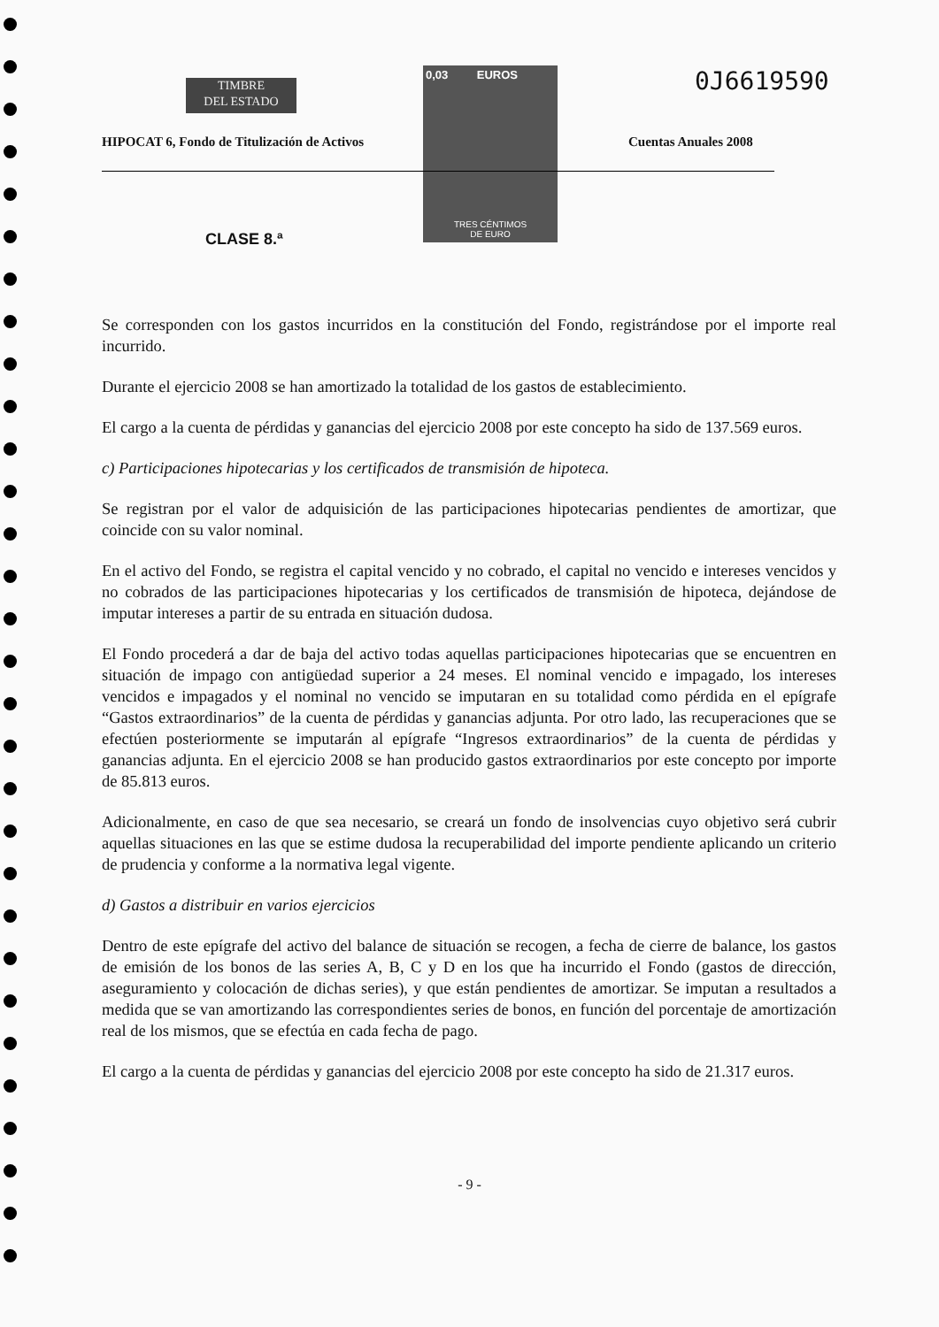TIMBRE
DEL ESTADO
0,03 EUROS
TRES CÉNTIMOS
DE EURO
0J6619590
HIPOCAT 6, Fondo de Titulización de Activos
Cuentas Anuales 2008
CLASE 8.ª
Se corresponden con los gastos incurridos en la constitución del Fondo, registrándose por el importe real incurrido.
Durante el ejercicio 2008 se han amortizado la totalidad de los gastos de establecimiento.
El cargo a la cuenta de pérdidas y ganancias del ejercicio 2008 por este concepto ha sido de 137.569 euros.
c) Participaciones hipotecarias y los certificados de transmisión de hipoteca.
Se registran por el valor de adquisición de las participaciones hipotecarias pendientes de amortizar, que coincide con su valor nominal.
En el activo del Fondo, se registra el capital vencido y no cobrado, el capital no vencido e intereses vencidos y no cobrados de las participaciones hipotecarias y los certificados de transmisión de hipoteca, dejándose de imputar intereses a partir de su entrada en situación dudosa.
El Fondo procederá a dar de baja del activo todas aquellas participaciones hipotecarias que se encuentren en situación de impago con antigüedad superior a 24 meses. El nominal vencido e impagado, los intereses vencidos e impagados y el nominal no vencido se imputaran en su totalidad como pérdida en el epígrafe “Gastos extraordinarios” de la cuenta de pérdidas y ganancias adjunta. Por otro lado, las recuperaciones que se efectúen posteriormente se imputarán al epígrafe “Ingresos extraordinarios” de la cuenta de pérdidas y ganancias adjunta. En el ejercicio 2008 se han producido gastos extraordinarios por este concepto por importe de 85.813 euros.
Adicionalmente, en caso de que sea necesario, se creará un fondo de insolvencias cuyo objetivo será cubrir aquellas situaciones en las que se estime dudosa la recuperabilidad del importe pendiente aplicando un criterio de prudencia y conforme a la normativa legal vigente.
d) Gastos a distribuir en varios ejercicios
Dentro de este epígrafe del activo del balance de situación se recogen, a fecha de cierre de balance, los gastos de emisión de los bonos de las series A, B, C y D en los que ha incurrido el Fondo (gastos de dirección, aseguramiento y colocación de dichas series), y que están pendientes de amortizar. Se imputan a resultados a medida que se van amortizando las correspondientes series de bonos, en función del porcentaje de amortización real de los mismos, que se efectúa en cada fecha de pago.
El cargo a la cuenta de pérdidas y ganancias del ejercicio 2008 por este concepto ha sido de 21.317 euros.
- 9 -